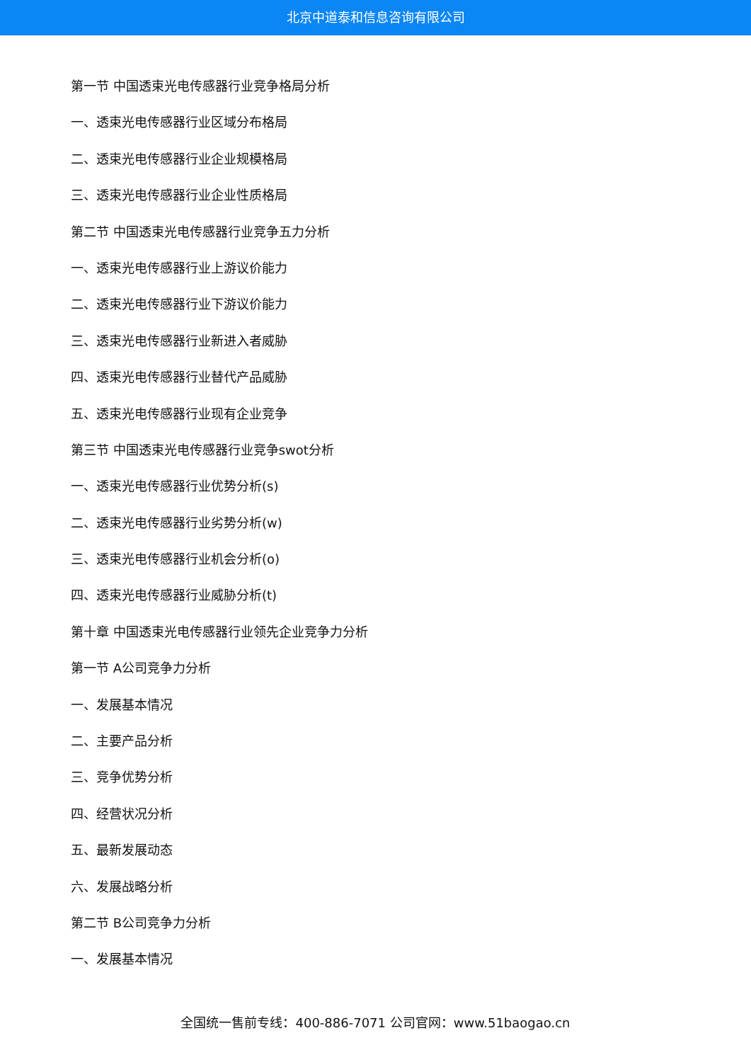北京中道泰和信息咨询有限公司
第一节 中国透束光电传感器行业竞争格局分析
一、透束光电传感器行业区域分布格局
二、透束光电传感器行业企业规模格局
三、透束光电传感器行业企业性质格局
第二节 中国透束光电传感器行业竞争五力分析
一、透束光电传感器行业上游议价能力
二、透束光电传感器行业下游议价能力
三、透束光电传感器行业新进入者威胁
四、透束光电传感器行业替代产品威胁
五、透束光电传感器行业现有企业竞争
第三节 中国透束光电传感器行业竞争swot分析
一、透束光电传感器行业优势分析(s)
二、透束光电传感器行业劣势分析(w)
三、透束光电传感器行业机会分析(o)
四、透束光电传感器行业威胁分析(t)
第十章 中国透束光电传感器行业领先企业竞争力分析
第一节 A公司竞争力分析
一、发展基本情况
二、主要产品分析
三、竞争优势分析
四、经营状况分析
五、最新发展动态
六、发展战略分析
第二节 B公司竞争力分析
一、发展基本情况
全国统一售前专线：400-886-7071 公司官网：www.51baogao.cn